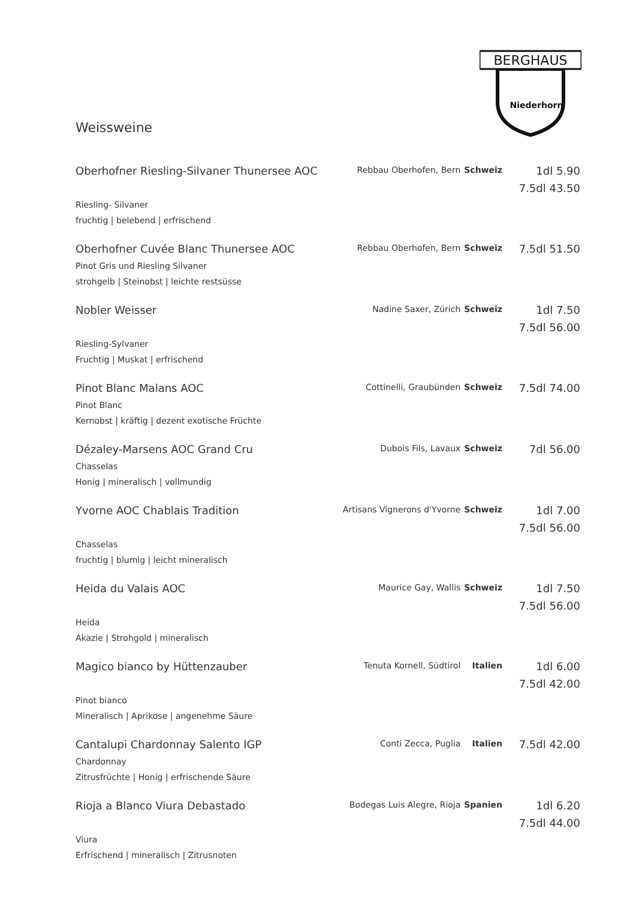BERGHAUS
Niederhorn
Weissweine
| Oberhofner Riesling-Silvaner Thunersee AOC | Rebbau Oberhofen, Bern | Schweiz | 1dl 5.90 7.5dl 43.50 |
| Riesling- Silvaner fruchtig / belebend / erfrischend | | | |
| Oberhofner Cuvée Blanc Thunersee AOC | Rebbau Oberhofen, Bern | Schweiz | 7.5dl 51.50 |
| Pinot Gris und Riesling Silvaner strohgelb / Steinobst / leichte restsüsse | | | |
| Nobler Weisser | Nadine Saxer, Zürich | Schweiz | 1dl 7.50 7.5dl 56.00 |
| Riesling-Sylvaner Fruchtig / Muskat / erfrischend | | | |
| Pinot Blanc Malans AOC | Cottinelli, Graubünden | Schweiz | 7.5dl 74.00 |
| Pinot Blanc Kernobst / kräftig / dezent exotische Früchte | | | |
| Dézaley-Marsens AOC Grand Cru | Dubois Fils, Lavaux | Schweiz | 7dl 56.00 |
| Chasselas Honig / mineralisch / vollmundig | | | |
| Yvorne AOC Chablais Tradition | Artisans Vignerons d'Yvorne | Schweiz | 1dl 7.00 7.5dl 56.00 |
| Chasselas fruchtig / blumig / leicht mineralisch | | | |
| Heida du Valais AOC | Maurice Gay, Wallis | Schweiz | 1dl 7.50 7.5dl 56.00 |
| Heida Akazie / Strohgold / mineralisch | | | |
| Magico bianco by Hüttenzauber | Tenuta Kornell, Südtirol | Italien | 1dl 6.00 7.5dl 42.00 |
| Pinot bianco Mineralisch / Aprikose / angenehme Säure | | | |
| Cantalupi Chardonnay Salento IGP | Conti Zecca, Puglia | Italien | 7.5dl 42.00 |
| Chardonnay Zitrusfrüchte / Honig / erfrischende Säure | | | |
| Rioja a Blanco Viura Debastado | Bodegas Luis Alegre, Rioja | Spanien | 1dl 6.20 7.5dl 44.00 |
| Viura Erfrischend / mineralisch / Zitrusnoten | | | |